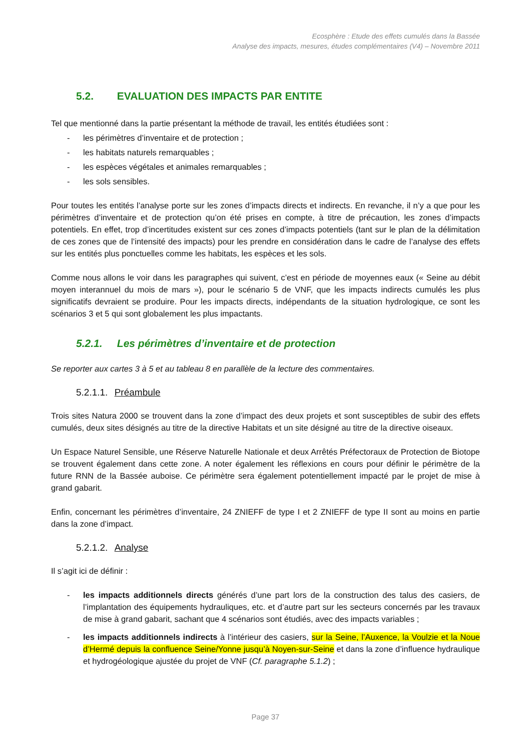Ecosphère : Etude des effets cumulés dans la Bassée
Analyse des impacts, mesures, études complémentaires (V4) – Novembre 2011
5.2. EVALUATION DES IMPACTS PAR ENTITE
Tel que mentionné dans la partie présentant la méthode de travail, les entités étudiées sont :
- les périmètres d’inventaire et de protection ;
- les habitats naturels remarquables ;
- les espèces végétales et animales remarquables ;
- les sols sensibles.
Pour toutes les entités l’analyse porte sur les zones d’impacts directs et indirects. En revanche, il n’y a que pour les périmètres d’inventaire et de protection qu’on été prises en compte, à titre de précaution, les zones d’impacts potentiels. En effet, trop d’incertitudes existent sur ces zones d’impacts potentiels (tant sur le plan de la délimitation de ces zones que de l’intensité des impacts) pour les prendre en considération dans le cadre de l’analyse des effets sur les entités plus ponctuelles comme les habitats, les espèces et les sols.
Comme nous allons le voir dans les paragraphes qui suivent, c’est en période de moyennes eaux (« Seine au débit moyen interannuel du mois de mars »), pour le scénario 5 de VNF, que les impacts indirects cumulés les plus significatifs devraient se produire. Pour les impacts directs, indépendants de la situation hydrologique, ce sont les scénarios 3 et 5 qui sont globalement les plus impactants.
5.2.1. Les périmètres d’inventaire et de protection
Se reporter aux cartes 3 à 5 et au tableau 8 en parallèle de la lecture des commentaires.
5.2.1.1. Préambule
Trois sites Natura 2000 se trouvent dans la zone d’impact des deux projets et sont susceptibles de subir des effets cumulés, deux sites désignés au titre de la directive Habitats et un site désigné au titre de la directive oiseaux.
Un Espace Naturel Sensible, une Réserve Naturelle Nationale et deux Arrêtés Préfectoraux de Protection de Biotope se trouvent également dans cette zone. A noter également les réflexions en cours pour définir le périmètre de la future RNN de la Bassée auboise. Ce périmètre sera également potentiellement impacté par le projet de mise à grand gabarit.
Enfin, concernant les périmètres d’inventaire, 24 ZNIEFF de type I et 2 ZNIEFF de type II sont au moins en partie dans la zone d’impact.
5.2.1.2. Analyse
Il s’agit ici de définir :
- les impacts additionnels directs générés d’une part lors de la construction des talus des casiers, de l’implantation des équipements hydrauliques, etc. et d’autre part sur les secteurs concernés par les travaux de mise à grand gabarit, sachant que 4 scénarios sont étudiés, avec des impacts variables ;
- les impacts additionnels indirects à l’intérieur des casiers, sur la Seine, l’Auxence, la Voulzie et la Noue d’Hermé depuis la confluence Seine/Yonne jusqu’à Noyen-sur-Seine et dans la zone d’influence hydraulique et hydrogéologique ajustée du projet de VNF (Cf. paragraphe 5.1.2) ;
Page 37